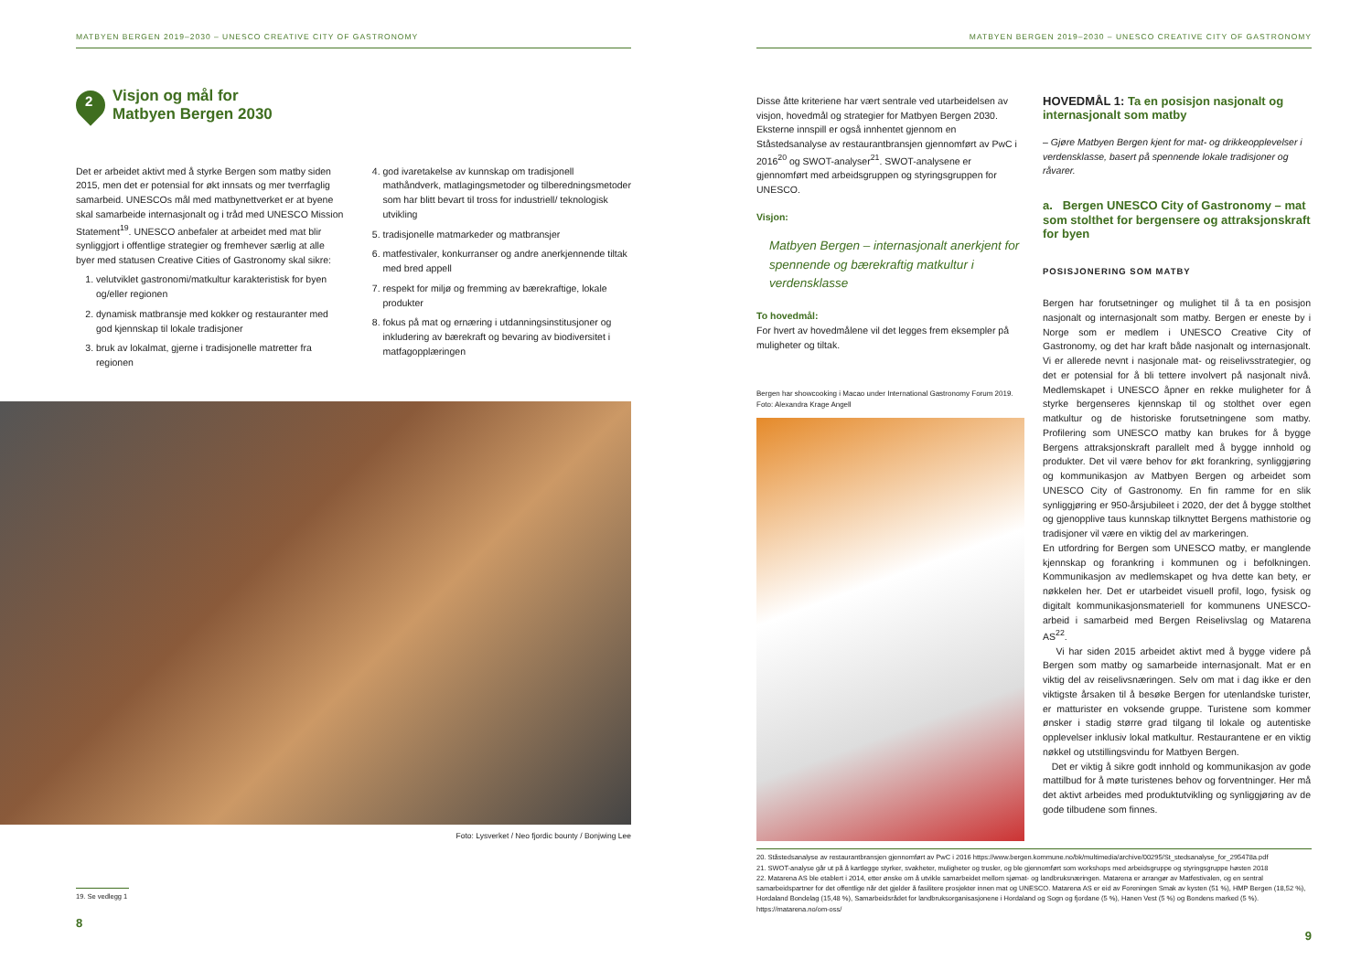MATBYEN BERGEN 2019–2030 – UNESCO CREATIVE CITY OF GASTRONOMY
Visjon og mål for
Matbyen Bergen 2030
2
Det er arbeidet aktivt med å styrke Bergen som matby siden 2015, men det er potensial for økt innsats og mer tverrfaglig samarbeid. UNESCOs mål med matbynettverket er at byene skal samarbeide internasjonalt og i tråd med UNESCO Mission Statement<sup>19</sup>. UNESCO anbefaler at arbeidet med mat blir synliggjort i offentlige strategier og fremhever særlig at alle byer med statusen Creative Cities of Gastronomy skal sikre:
1. velutviklet gastronomi/matkultur karakteristisk for byen og/eller regionen
2. dynamisk matbransje med kokker og restauranter med god kjennskap til lokale tradisjoner
3. bruk av lokalmat, gjerne i tradisjonelle matretter fra regionen
4. god ivaretakelse av kunnskap om tradisjonell mathåndverk, matlagingsmetoder og tilberedningsmetoder som har blitt bevart til tross for industriell/ teknologisk utvikling
5. tradisjonelle matmarkeder og matbransjer
6. matfestivaler, konkurranser og andre anerkjennende tiltak med bred appell
7. respekt for miljø og fremming av bærekraftige, lokale produkter
8. fokus på mat og ernæring i utdanningsinstitusjoner og inkludering av bærekraft og bevaring av biodiversitet i matfagopplæringen
Foto: Lysverket / Neo fjordic bounty / Bonjwing Lee
19. Se vedlegg 1
8
MATBYEN BERGEN 2019–2030 – UNESCO CREATIVE CITY OF GASTRONOMY
Disse åtte kriteriene har vært sentrale ved utarbeidelsen av visjon, hovedmål og strategier for Matbyen Bergen 2030. Eksterne innspill er også innhentet gjennom en Ståstedsanalyse av restaurantbransjen gjennomført av PwC i 2016<sup>20</sup> og SWOT-analyser<sup>21</sup>. SWOT-analysene er gjennomført med arbeidsgruppen og styringsgruppen for UNESCO.
Visjon:
Matbyen Bergen – internasjonalt anerkjent for spennende og bærekraftig matkultur i verdensklasse
To hovedmål:
For hvert av hovedmålene vil det legges frem eksempler på muligheter og tiltak.
Bergen har showcooking i Macao under International Gastronomy Forum 2019.
Foto: Alexandra Krage Angell
HOVEDMÅL 1: Ta en posisjon nasjonalt og internasjonalt som matby
– Gjøre Matbyen Bergen kjent for mat- og drikkeopplevelser i verdensklasse, basert på spennende lokale tradisjoner og råvarer.
a. Bergen UNESCO City of Gastronomy – mat som stolthet for bergensere og attraksjonskraft for byen
POSISJONERING SOM MATBY
Bergen har forutsetninger og mulighet til å ta en posisjon nasjonalt og internasjonalt som matby. Bergen er eneste by i Norge som er medlem i UNESCO Creative City of Gastronomy, og det har kraft både nasjonalt og internasjonalt. Vi er allerede nevnt i nasjonale mat- og reiselivsstrategier, og det er potensial for å bli tettere involvert på nasjonalt nivå. Medlemskapet i UNESCO åpner en rekke muligheter for å styrke bergenseres kjennskap til og stolthet over egen matkultur og de historiske forutsetningene som matby. Profilering som UNESCO matby kan brukes for å bygge Bergens attraksjonskraft parallelt med å bygge innhold og produkter. Det vil være behov for økt forankring, synliggjøring og kommunikasjon av Matbyen Bergen og arbeidet som UNESCO City of Gastronomy. En fin ramme for en slik synliggjøring er 950-årsjubileet i 2020, der det å bygge stolthet og gjenopplive taus kunnskap tilknyttet Bergens mathistorie og tradisjoner vil være en viktig del av markeringen.
En utfordring for Bergen som UNESCO matby, er manglende kjennskap og forankring i kommunen og i befolkningen. Kommunikasjon av medlemskapet og hva dette kan bety, er nøkkelen her. Det er utarbeidet visuell profil, logo, fysisk og digitalt kommunikasjonsmateriell for kommunens UNESCO-arbeid i samarbeid med Bergen Reiselivslag og Matarena AS<sup>22</sup>.
Vi har siden 2015 arbeidet aktivt med å bygge videre på Bergen som matby og samarbeide internasjonalt. Mat er en viktig del av reiselivsnæringen. Selv om mat i dag ikke er den viktigste årsaken til å besøke Bergen for utenlandske turister, er matturister en voksende gruppe. Turistene som kommer ønsker i stadig større grad tilgang til lokale og autentiske opplevelser inklusiv lokal matkultur. Restaurantene er en viktig nøkkel og utstillingsvindu for Matbyen Bergen.
Det er viktig å sikre godt innhold og kommunikasjon av gode mattilbud for å møte turistenes behov og forventninger. Her må det aktivt arbeides med produktutvikling og synliggjøring av de gode tilbudene som finnes.
20. Ståstedsanalyse av restaurantbransjen gjennomført av PwC i 2016 https://www.bergen.kommune.no/bk/multimedia/archive/00295/St_stedsanalyse_for_295478a.pdf
21. SWOT-analyse går ut på å kartlegge styrker, svakheter, muligheter og trusler, og ble gjennomført som workshops med arbeidsgruppe og styringsgruppe høsten 2018
22. Matarena AS ble etablert i 2014, etter ønske om å utvikle samarbeidet mellom sjømat- og landbruksnæringen. Matarena er arrangør av Matfestivalen, og en sentral samarbeidspartner for det offentlige når det gjelder å fasilitere prosjekter innen mat og UNESCO. Matarena AS er eid av Foreningen Smak av kysten (51 %), HMP Bergen (18,52 %), Hordaland Bondelag (15,48 %), Samarbeidsrådet for landbruksorganisasjonene i Hordaland og Sogn og fjordane (5 %), Hanen Vest (5 %) og Bondens marked (5 %). https://matarena.no/om-oss/
9